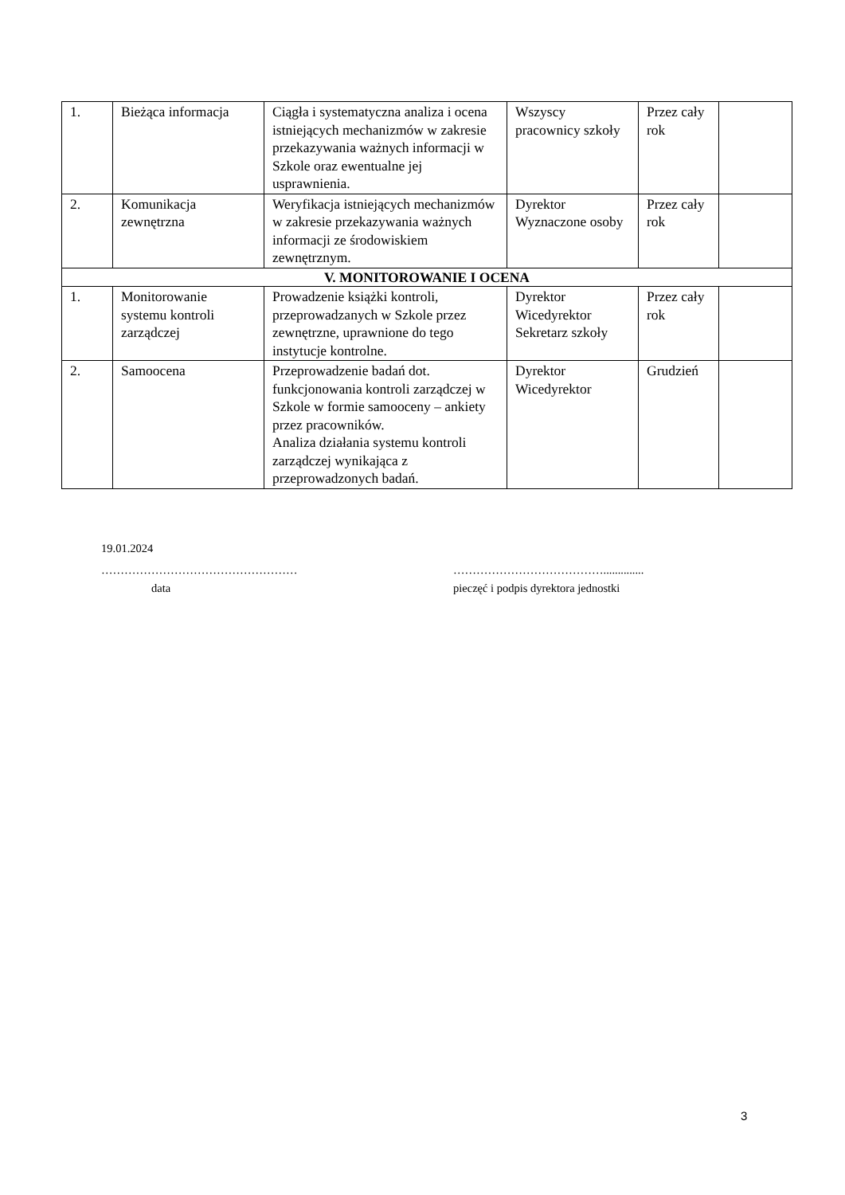| 1. | Bieżąca informacja | Ciągła i systematyczna analiza i ocena istniejących mechanizmów w zakresie przekazywania ważnych informacji w Szkole oraz ewentualne jej usprawnienia. | Wszyscy pracownicy szkoły | Przez cały rok | |
| 2. | Komunikacja zewnętrzna | Weryfikacja istniejących mechanizmów w zakresie przekazywania ważnych informacji ze środowiskiem zewnętrznym. | Dyrektor Wyznaczone osoby | Przez cały rok | |
| V. MONITOROWANIE I OCENA | | | | | |
| 1. | Monitorowanie systemu kontroli zarządczej | Prowadzenie książki kontroli, przeprowadzanych w Szkole przez zewnętrzne, uprawnione do tego instytucje kontrolne. | Dyrektor Wicedyrektor Sekretarz szkoły | Przez cały rok | |
| 2. | Samoocena | Przeprowadzenie badań dot. funkcjonowania kontroli zarządczej w Szkole w formie samooceny – ankiety przez pracowników. Analiza działania systemu kontroli zarządczej wynikająca z przeprowadzonych badań. | Dyrektor Wicedyrektor | Grudzień | |
19.01.2024
…………………………………………… …………………………………..............
data pieczęć i podpis dyrektora jednostki
3